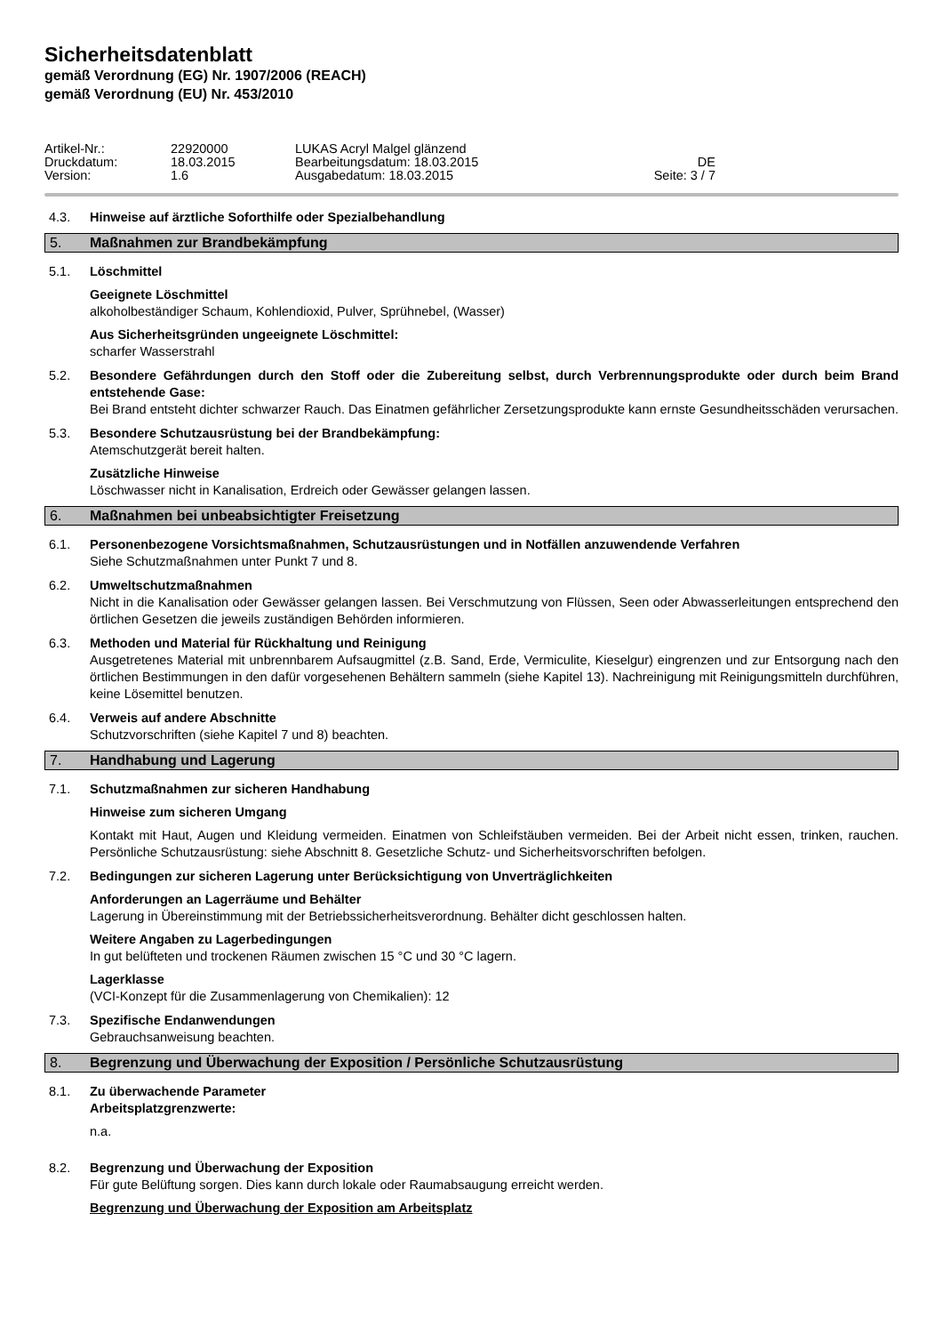Sicherheitsdatenblatt
gemäß Verordnung (EG) Nr. 1907/2006 (REACH)
gemäß Verordnung (EU) Nr. 453/2010
Artikel-Nr.: 22920000 LUKAS Acryl Malgel glänzend
Druckdatum: 18.03.2015 Bearbeitungsdatum: 18.03.2015 DE
Version: 1.6 Ausgabedatum: 18.03.2015 Seite: 3 / 7
4.3. Hinweise auf ärztliche Soforthilfe oder Spezialbehandlung
5. Maßnahmen zur Brandbekämpfung
5.1. Löschmittel
Geeignete Löschmittel
alkoholbeständiger Schaum, Kohlendioxid, Pulver, Sprühnebel, (Wasser)
Aus Sicherheitsgründen ungeeignete Löschmittel:
scharfer Wasserstrahl
5.2. Besondere Gefährdungen durch den Stoff oder die Zubereitung selbst, durch Verbrennungsprodukte oder durch beim Brand entstehende Gase:
Bei Brand entsteht dichter schwarzer Rauch. Das Einatmen gefährlicher Zersetzungsprodukte kann ernste Gesundheitsschäden verursachen.
5.3. Besondere Schutzausrüstung bei der Brandbekämpfung:
Atemschutzgerät bereit halten.
Zusätzliche Hinweise
Löschwasser nicht in Kanalisation, Erdreich oder Gewässer gelangen lassen.
6. Maßnahmen bei unbeabsichtigter Freisetzung
6.1. Personenbezogene Vorsichtsmaßnahmen, Schutzausrüstungen und in Notfällen anzuwendende Verfahren
Siehe Schutzmaßnahmen unter Punkt 7 und 8.
6.2. Umweltschutzmaßnahmen
Nicht in die Kanalisation oder Gewässer gelangen lassen. Bei Verschmutzung von Flüssen, Seen oder Abwasserleitungen entsprechend den örtlichen Gesetzen die jeweils zuständigen Behörden informieren.
6.3. Methoden und Material für Rückhaltung und Reinigung
Ausgetretenes Material mit unbrennbarem Aufsaugmittel (z.B. Sand, Erde, Vermiculite, Kieselgur) eingrenzen und zur Entsorgung nach den örtlichen Bestimmungen in den dafür vorgesehenen Behältern sammeln (siehe Kapitel 13). Nachreinigung mit Reinigungsmitteln durchführen, keine Lösemittel benutzen.
6.4. Verweis auf andere Abschnitte
Schutzvorschriften (siehe Kapitel 7 und 8) beachten.
7. Handhabung und Lagerung
7.1. Schutzmaßnahmen zur sicheren Handhabung
Hinweise zum sicheren Umgang
Kontakt mit Haut, Augen und Kleidung vermeiden. Einatmen von Schleifstäuben vermeiden. Bei der Arbeit nicht essen, trinken, rauchen. Persönliche Schutzausrüstung: siehe Abschnitt 8. Gesetzliche Schutz- und Sicherheitsvorschriften befolgen.
7.2. Bedingungen zur sicheren Lagerung unter Berücksichtigung von Unverträglichkeiten
Anforderungen an Lagerräume und Behälter
Lagerung in Übereinstimmung mit der Betriebssicherheitsverordnung. Behälter dicht geschlossen halten.
Weitere Angaben zu Lagerbedingungen
In gut belüfteten und trockenen Räumen zwischen 15 °C und 30 °C lagern.
Lagerklasse
(VCI-Konzept für die Zusammenlagerung von Chemikalien): 12
7.3. Spezifische Endanwendungen
Gebrauchsanweisung beachten.
8. Begrenzung und Überwachung der Exposition / Persönliche Schutzausrüstung
8.1. Zu überwachende Parameter
Arbeitsplatzgrenzwerte:
n.a.
8.2. Begrenzung und Überwachung der Exposition
Für gute Belüftung sorgen. Dies kann durch lokale oder Raumabsaugung erreicht werden.
Begrenzung und Überwachung der Exposition am Arbeitsplatz